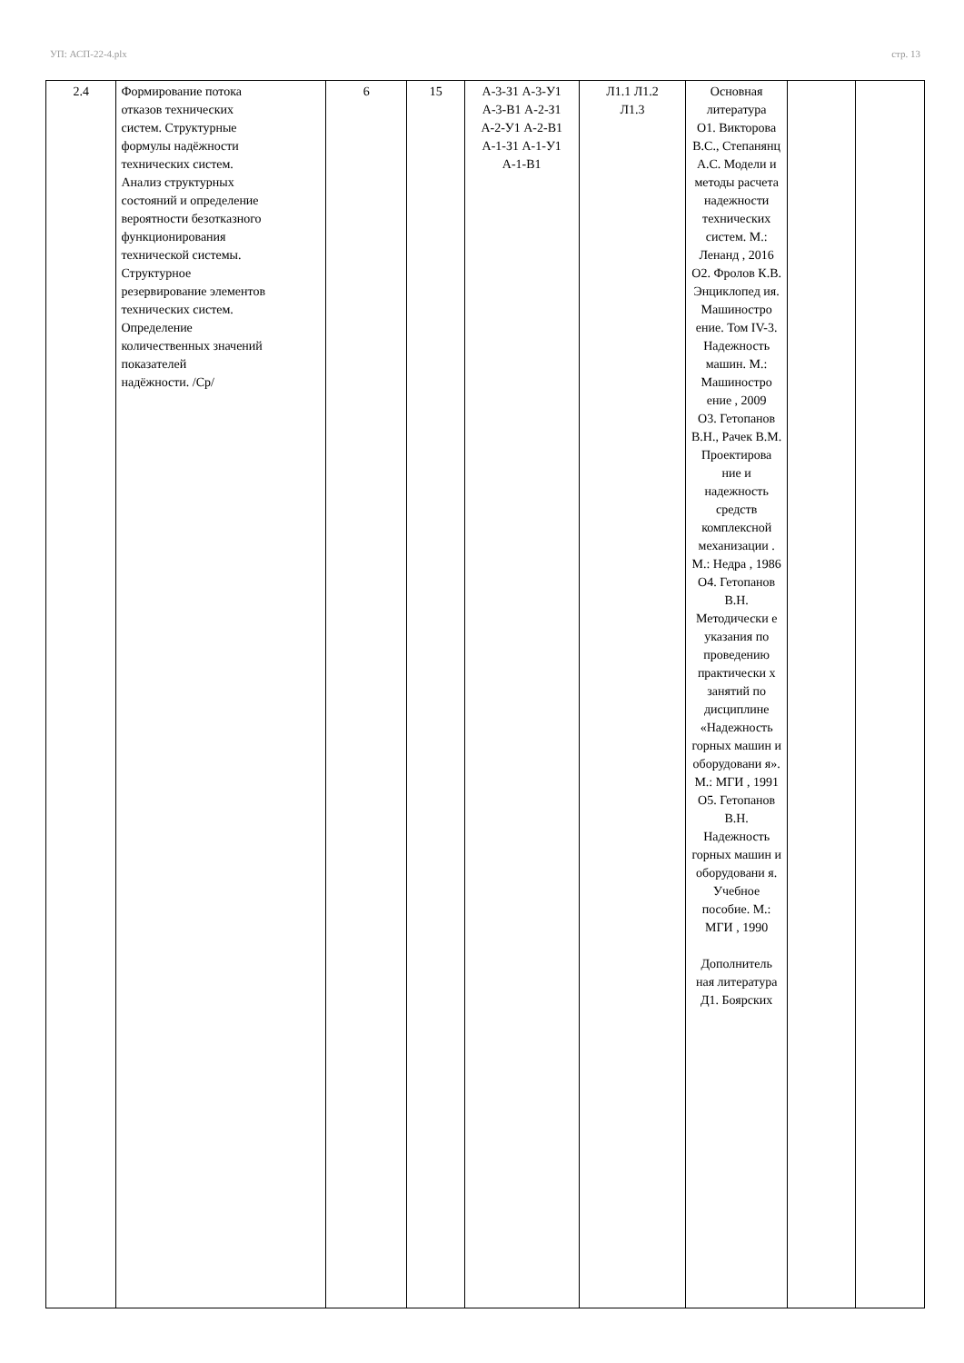УП: АСП-22-4.plx стр. 13
| 2.4 | Формирование потока отказов технических систем. Структурные формулы надёжности технических систем. Анализ структурных состояний и определение вероятности безотказного функционирования технической системы. Структурное резервирование элементов технических систем. Определение количественных значений показателей надёжности. /Ср/ | 6 | 15 | А-3-З1 А-3-У1 А-3-В1 А-2-З1 А-2-У1 А-2-В1 А-1-З1 А-1-У1 А-1-В1 | Л1.1 Л1.2 Л1.3 | Основная литература О1. Викторова В.С., Степанянц А.С. Модели и методы расчета надежности технических систем. М.: Ленанд , 2016 О2. Фролов К.В. Энциклопед ия. Машиностро ение. Том IV-3. Надежность машин. М.: Машиностро ение , 2009 О3. Гетопанов В.Н., Рачек В.М. Проектирова ние и надежность средств комплексной механизации . М.: Недра , 1986 О4. Гетопанов В.Н. Методически е указания по проведению практически х занятий по дисциплине «Надежность горных машин и оборудовани я». М.: МГИ , 1991 О5. Гетопанов В.Н. Надежность горных машин и оборудовани я. Учебное пособие. М.: МГИ , 1990 Дополнитель ная литература Д1. Боярских | | |